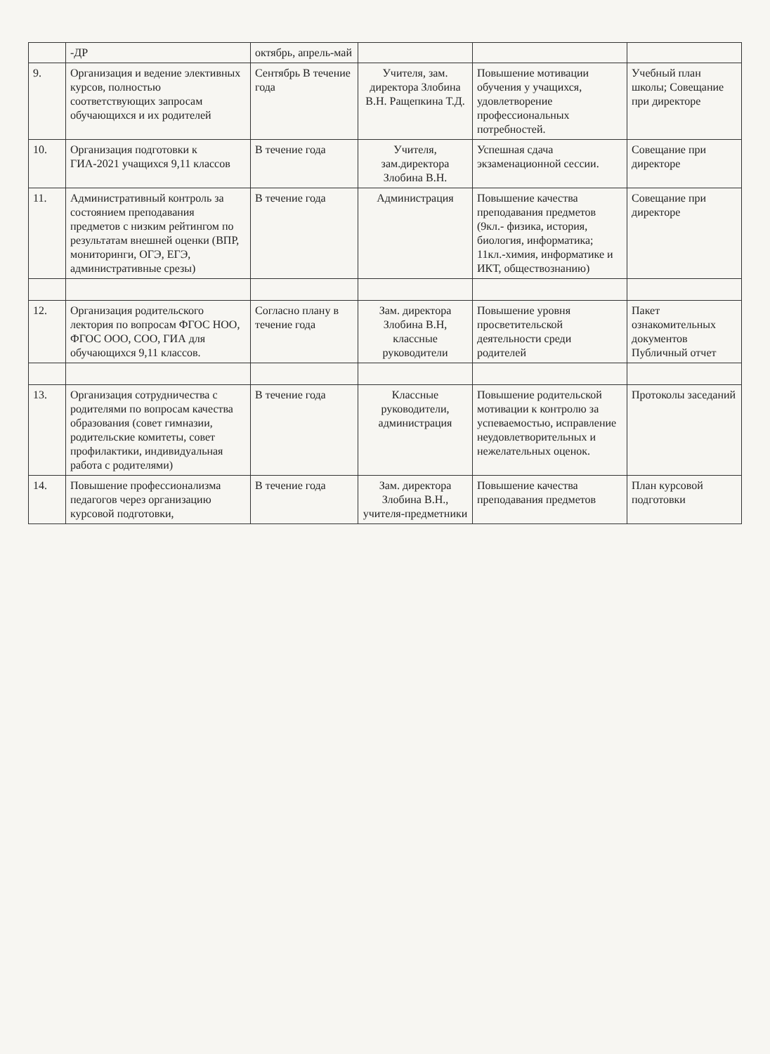| | -ДР | октябрь, апрель-май | | | |
| 9. | Организация и ведение элективных курсов, полностью соответствующих запросам обучающихся и их родителей | Сентябрь В течение года | Учителя, зам. директора Злобина В.Н. Ращепкина Т.Д. | Повышение мотивации обучения у учащихся, удовлетворение профессиональных потребностей. | Учебный план школы; Совещание при директоре |
| 10. | Организация подготовки к ГИА-2021 учащихся 9,11 классов | В течение года | Учителя, зам.директора Злобина В.Н. | Успешная сдача экзаменационной сессии. | Совещание при директоре |
| 11. | Административный контроль за состоянием преподавания предметов с низким рейтингом по результатам внешней оценки (ВПР, мониторинги, ОГЭ, ЕГЭ, административные срезы) | В течение года | Администрация | Повышение качества преподавания предметов (9кл.- физика, история, биология, информатика; 11кл.-химия, информатике и ИКТ, обществознанию) | Совещание при директоре |
| 12. | Организация родительского лектория по вопросам ФГОС НОО, ФГОС ООО, СОО, ГИА для обучающихся 9,11 классов. | Согласно плану в течение года | Зам. директора Злобина В.Н, классные руководители | Повышение уровня просветительской деятельности среди родителей | Пакет ознакомительных документов Публичный отчет |
| 13. | Организация сотрудничества с родителями по вопросам качества образования (совет гимназии, родительские комитеты, совет профилактики, индивидуальная работа с родителями) | В течение года | Классные руководители, администрация | Повышение родительской мотивации к контролю за успеваемостью, исправление неудовлетворительных и нежелательных оценок. | Протоколы заседаний |
| 14. | Повышение профессионализма педагогов через организацию курсовой подготовки, | В течение года | Зам. директора Злобина В.Н., учителя-предметники | Повышение качества преподавания предметов | План курсовой подготовки |